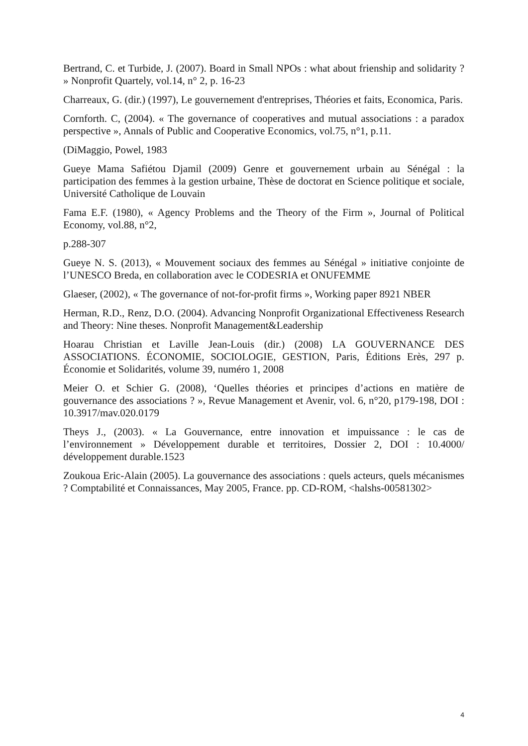Bertrand, C. et Turbide, J. (2007). Board in Small NPOs : what about frienship and solidarity ? » Nonprofit Quartely, vol.14, n° 2, p. 16-23
Charreaux, G. (dir.) (1997), Le gouvernement d'entreprises, Théories et faits, Economica, Paris.
Cornforth. C, (2004). « The governance of cooperatives and mutual associations : a paradox perspective », Annals of Public and Cooperative Economics, vol.75, n°1, p.11.
(DiMaggio, Powel, 1983
Gueye Mama Safiétou Djamil (2009) Genre et gouvernement urbain au Sénégal : la participation des femmes à la gestion urbaine, Thèse de doctorat en Science politique et sociale, Université Catholique de Louvain
Fama E.F. (1980), « Agency Problems and the Theory of the Firm », Journal of Political Economy, vol.88, n°2,
p.288-307
Gueye N. S. (2013), « Mouvement sociaux des femmes au Sénégal » initiative conjointe de l’UNESCO Breda, en collaboration avec le CODESRIA et ONUFEMME
Glaeser, (2002), « The governance of not-for-profit firms », Working paper 8921 NBER
Herman, R.D., Renz, D.O. (2004). Advancing Nonprofit Organizational Effectiveness Research and Theory: Nine theses. Nonprofit Management&Leadership
Hoarau Christian et Laville Jean-Louis (dir.) (2008) LA GOUVERNANCE DES ASSOCIATIONS. ÉCONOMIE, SOCIOLOGIE, GESTION, Paris, Éditions Erès, 297 p. Économie et Solidarités, volume 39, numéro 1, 2008
Meier O. et Schier G. (2008), ‘Quelles théories et principes d’actions en matière de gouvernance des associations ? », Revue Management et Avenir, vol. 6, n°20, p179-198, DOI : 10.3917/mav.020.0179
Theys J., (2003). « La Gouvernance, entre innovation et impuissance : le cas de l’environnement » Développement durable et territoires, Dossier 2, DOI : 10.4000/ développement durable.1523
Zoukoua Eric-Alain (2005). La gouvernance des associations : quels acteurs, quels mécanismes ? Comptabilité et Connaissances, May 2005, France. pp. CD-ROM, <halshs-00581302>
4